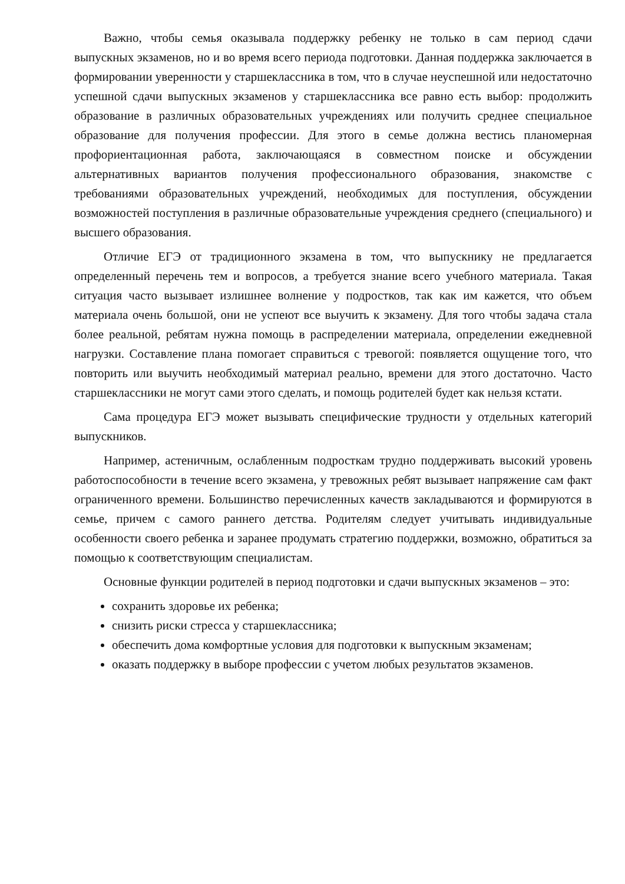Важно, чтобы семья оказывала поддержку ребенку не только в сам период сдачи выпускных экзаменов, но и во время всего периода подготовки. Данная поддержка заключается в формировании уверенности у старшеклассника в том, что в случае неуспешной или недостаточно успешной сдачи выпускных экзаменов у старшеклассника все равно есть выбор: продолжить образование в различных образовательных учреждениях или получить среднее специальное образование для получения профессии. Для этого в семье должна вестись планомерная профориентационная работа, заключающаяся в совместном поиске и обсуждении альтернативных вариантов получения профессионального образования, знакомстве с требованиями образовательных учреждений, необходимых для поступления, обсуждении возможностей поступления в различные образовательные учреждения среднего (специального) и высшего образования.
Отличие ЕГЭ от традиционного экзамена в том, что выпускнику не предлагается определенный перечень тем и вопросов, а требуется знание всего учебного материала. Такая ситуация часто вызывает излишнее волнение у подростков, так как им кажется, что объем материала очень большой, они не успеют все выучить к экзамену. Для того чтобы задача стала более реальной, ребятам нужна помощь в распределении материала, определении ежедневной нагрузки. Составление плана помогает справиться с тревогой: появляется ощущение того, что повторить или выучить необходимый материал реально, времени для этого достаточно. Часто старшеклассники не могут сами этого сделать, и помощь родителей будет как нельзя кстати.
Сама процедура ЕГЭ может вызывать специфические трудности у отдельных категорий выпускников.
Например, астеничным, ослабленным подросткам трудно поддерживать высокий уровень работоспособности в течение всего экзамена, у тревожных ребят вызывает напряжение сам факт ограниченного времени. Большинство перечисленных качеств закладываются и формируются в семье, причем с самого раннего детства. Родителям следует учитывать индивидуальные особенности своего ребенка и заранее продумать стратегию поддержки, возможно, обратиться за помощью к соответствующим специалистам.
Основные функции родителей в период подготовки и сдачи выпускных экзаменов – это:
сохранить здоровье их ребенка;
снизить риски стресса у старшеклассника;
обеспечить дома комфортные условия для подготовки к выпускным экзаменам;
оказать поддержку в выборе профессии с учетом любых результатов экзаменов.